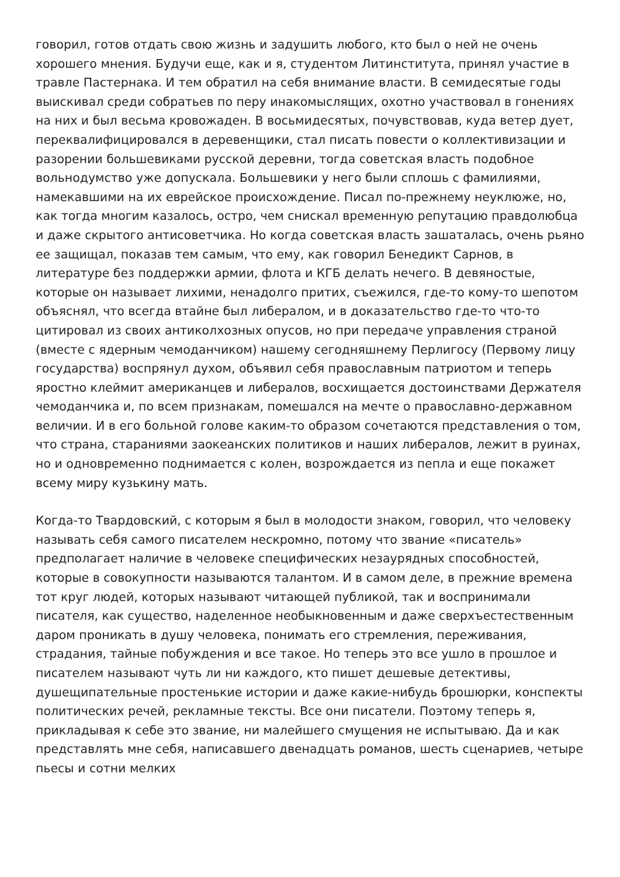говорил, готов отдать свою жизнь и задушить любого, кто был о ней не очень хорошего мнения. Будучи еще, как и я, студентом Литинститута, принял участие в травле Пастернака. И тем обратил на себя внимание власти. В семидесятые годы выискивал среди собратьев по перу инакомыслящих, охотно участвовал в гонениях на них и был весьма кровожаден. В восьмидесятых, почувствовав, куда ветер дует, переквалифицировался в деревенщики, стал писать повести о коллективизации и разорении большевиками русской деревни, тогда советская власть подобное вольнодумство уже допускала. Большевики у него были сплошь с фамилиями, намекавшими на их еврейское происхождение. Писал по-прежнему неуклюже, но, как тогда многим казалось, остро, чем снискал временную репутацию правдолюбца и даже скрытого антисоветчика. Но когда советская власть зашаталась, очень рьяно ее защищал, показав тем самым, что ему, как говорил Бенедикт Сарнов, в литературе без поддержки армии, флота и КГБ делать нечего. В девяностые, которые он называет лихими, ненадолго притих, съежился, где-то кому-то шепотом объяснял, что всегда втайне был либералом, и в доказательство где-то что-то цитировал из своих антиколхозных опусов, но при передаче управления страной (вместе с ядерным чемоданчиком) нашему сегодняшнему Перлигосу (Первому лицу государства) воспрянул духом, объявил себя православным патриотом и теперь яростно клеймит американцев и либералов, восхищается достоинствами Держателя чемоданчика и, по всем признакам, помешался на мечте о православно-державном величии. И в его больной голове каким-то образом сочетаются представления о том, что страна, стараниями заокеанских политиков и наших либералов, лежит в руинах, но и одновременно поднимается с колен, возрождается из пепла и еще покажет всему миру кузькину мать.
Когда-то Твардовский, с которым я был в молодости знаком, говорил, что человеку называть себя самого писателем нескромно, потому что звание «писатель» предполагает наличие в человеке специфических незаурядных способностей, которые в совокупности называются талантом. И в самом деле, в прежние времена тот круг людей, которых называют читающей публикой, так и воспринимали писателя, как существо, наделенное необыкновенным и даже сверхъестественным даром проникать в душу человека, понимать его стремления, переживания, страдания, тайные побуждения и все такое. Но теперь это все ушло в прошлое и писателем называют чуть ли ни каждого, кто пишет дешевые детективы, душещипательные простенькие истории и даже какие-нибудь брошюрки, конспекты политических речей, рекламные тексты. Все они писатели. Поэтому теперь я, прикладывая к себе это звание, ни малейшего смущения не испытываю. Да и как представлять мне себя, написавшего двенадцать романов, шесть сценариев, четыре пьесы и сотни мелких